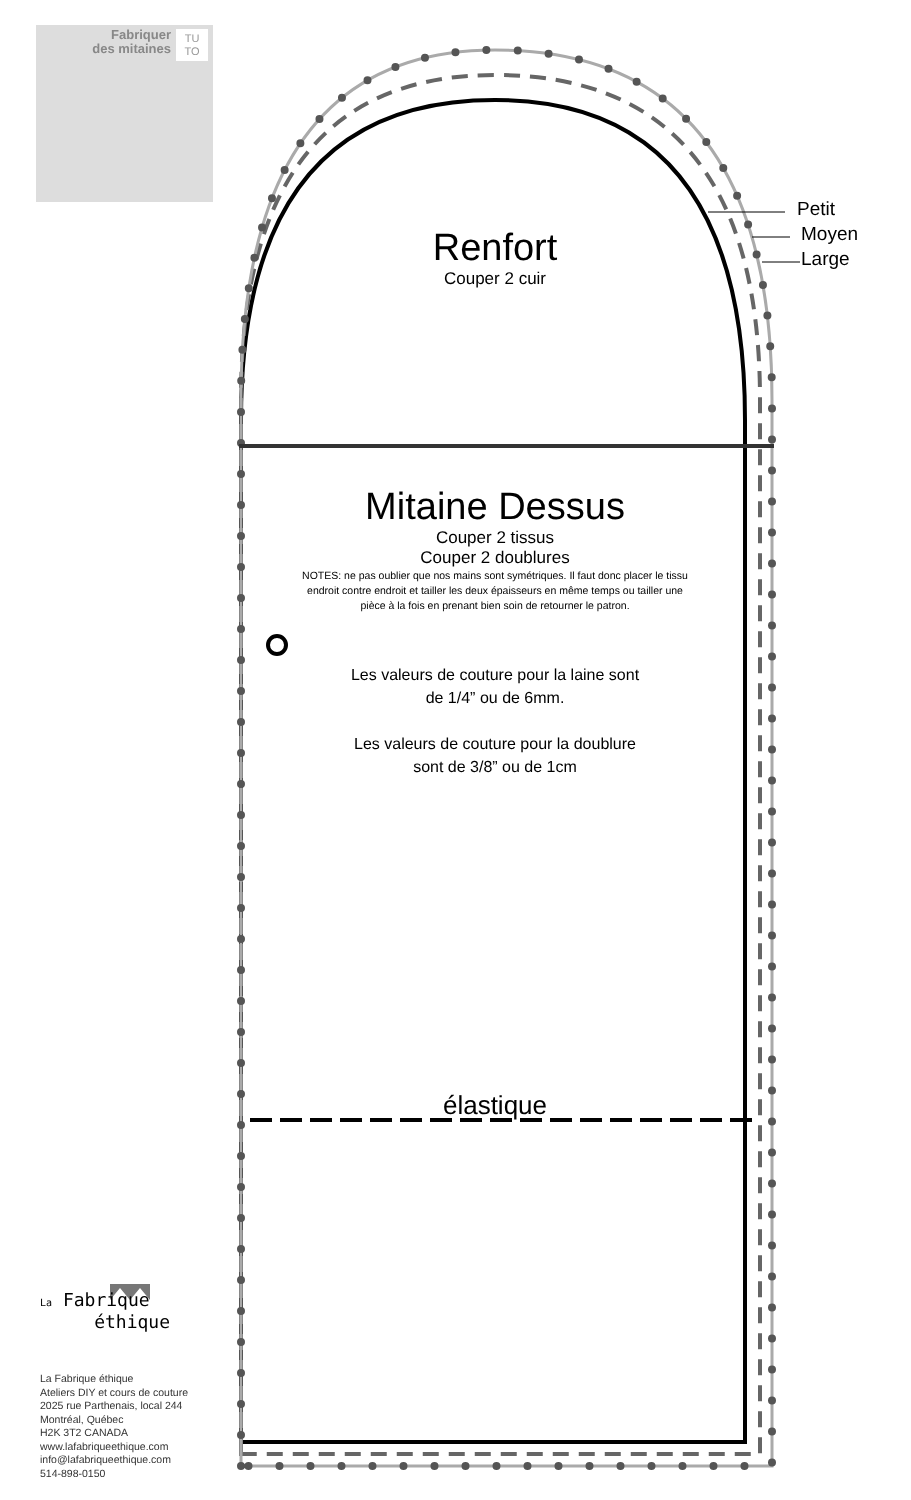Fabriquer
des mitaines
TU
TO
Renfort
Couper 2 cuir
Mitaine Dessus
Couper 2 tissus
Couper 2 doublures
NOTES: ne pas oublier que nos mains sont symétriques. Il faut donc placer le tissu endroit contre endroit et tailler les deux épaisseurs en même temps ou tailler une pièce à la fois en prenant bien soin de retourner le patron.
Les valeurs de couture pour la laine sont
de 1/4” ou de 6mm.
Les valeurs de couture pour la doublure
sont de 3/8” ou de 1cm
élastique
Petit
Moyen
Large
La Fabrique
éthique
La Fabrique éthique
Ateliers DIY et cours de couture
2025 rue Parthenais, local 244
Montréal, Québec
H2K 3T2 CANADA
www.lafabriqueethique.com
info@lafabriqueethique.com
514-898-0150